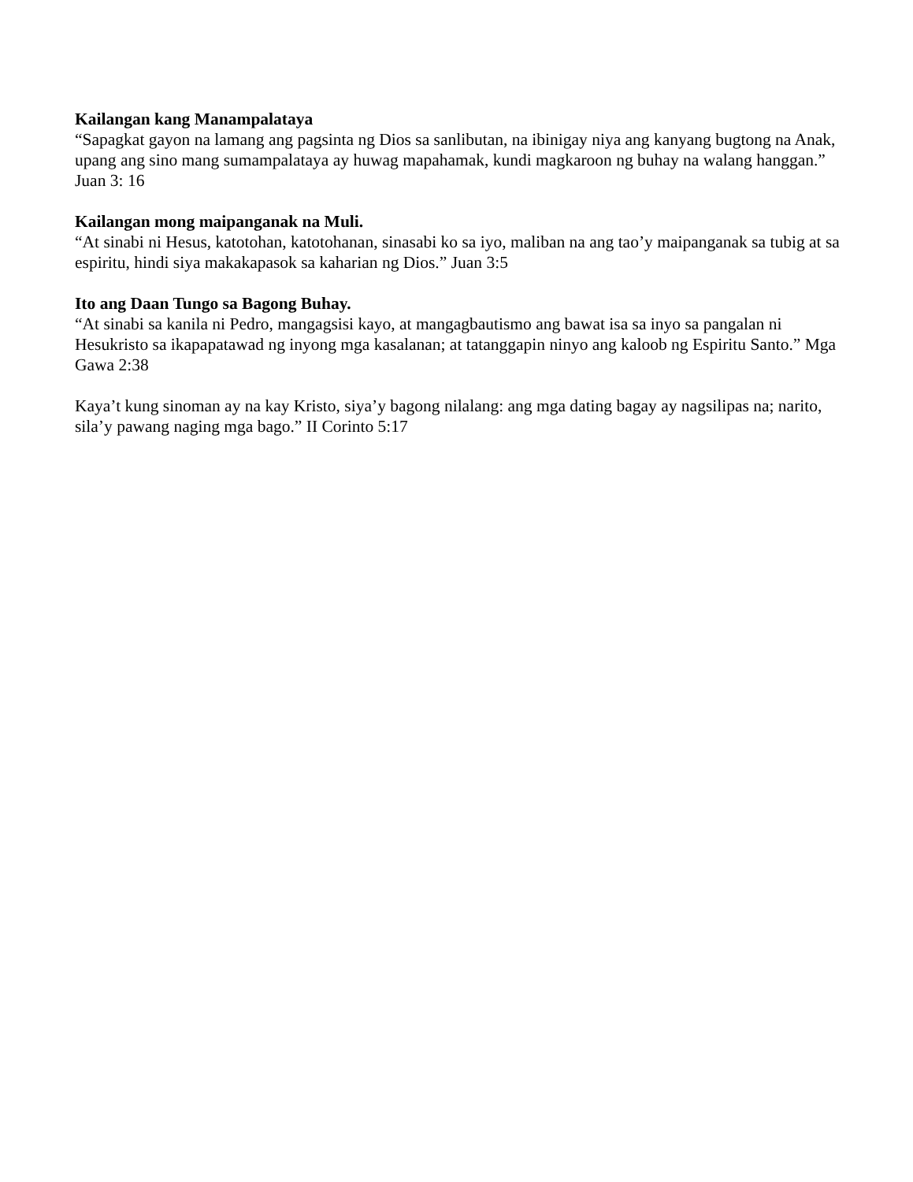Kailangan kang Manampalataya
“Sapagkat gayon na lamang ang pagsinta ng Dios sa sanlibutan, na ibinigay niya ang kanyang bugtong na Anak, upang ang sino mang sumampalataya ay huwag mapahamak, kundi magkaroon ng buhay na walang hanggan.” Juan 3: 16
Kailangan mong maipanganak na Muli.
“At sinabi ni Hesus, katotohan, katotohanan, sinasabi ko sa iyo, maliban na ang tao’y maipanganak sa tubig at sa espiritu, hindi siya makakapasok sa kaharian ng Dios.” Juan 3:5
Ito ang Daan Tungo sa Bagong Buhay.
“At sinabi sa kanila ni Pedro, mangagsisi kayo, at mangagbautismo ang bawat isa sa inyo sa pangalan ni Hesukristo sa ikapapatawad ng inyong mga kasalanan; at tatanggapin ninyo ang kaloob ng Espiritu Santo.” Mga Gawa 2:38
Kaya’t kung sinoman ay na kay Kristo, siya’y bagong nilalang: ang mga dating bagay ay nagsilipas na; narito, sila’y pawang naging mga bago.” II Corinto 5:17